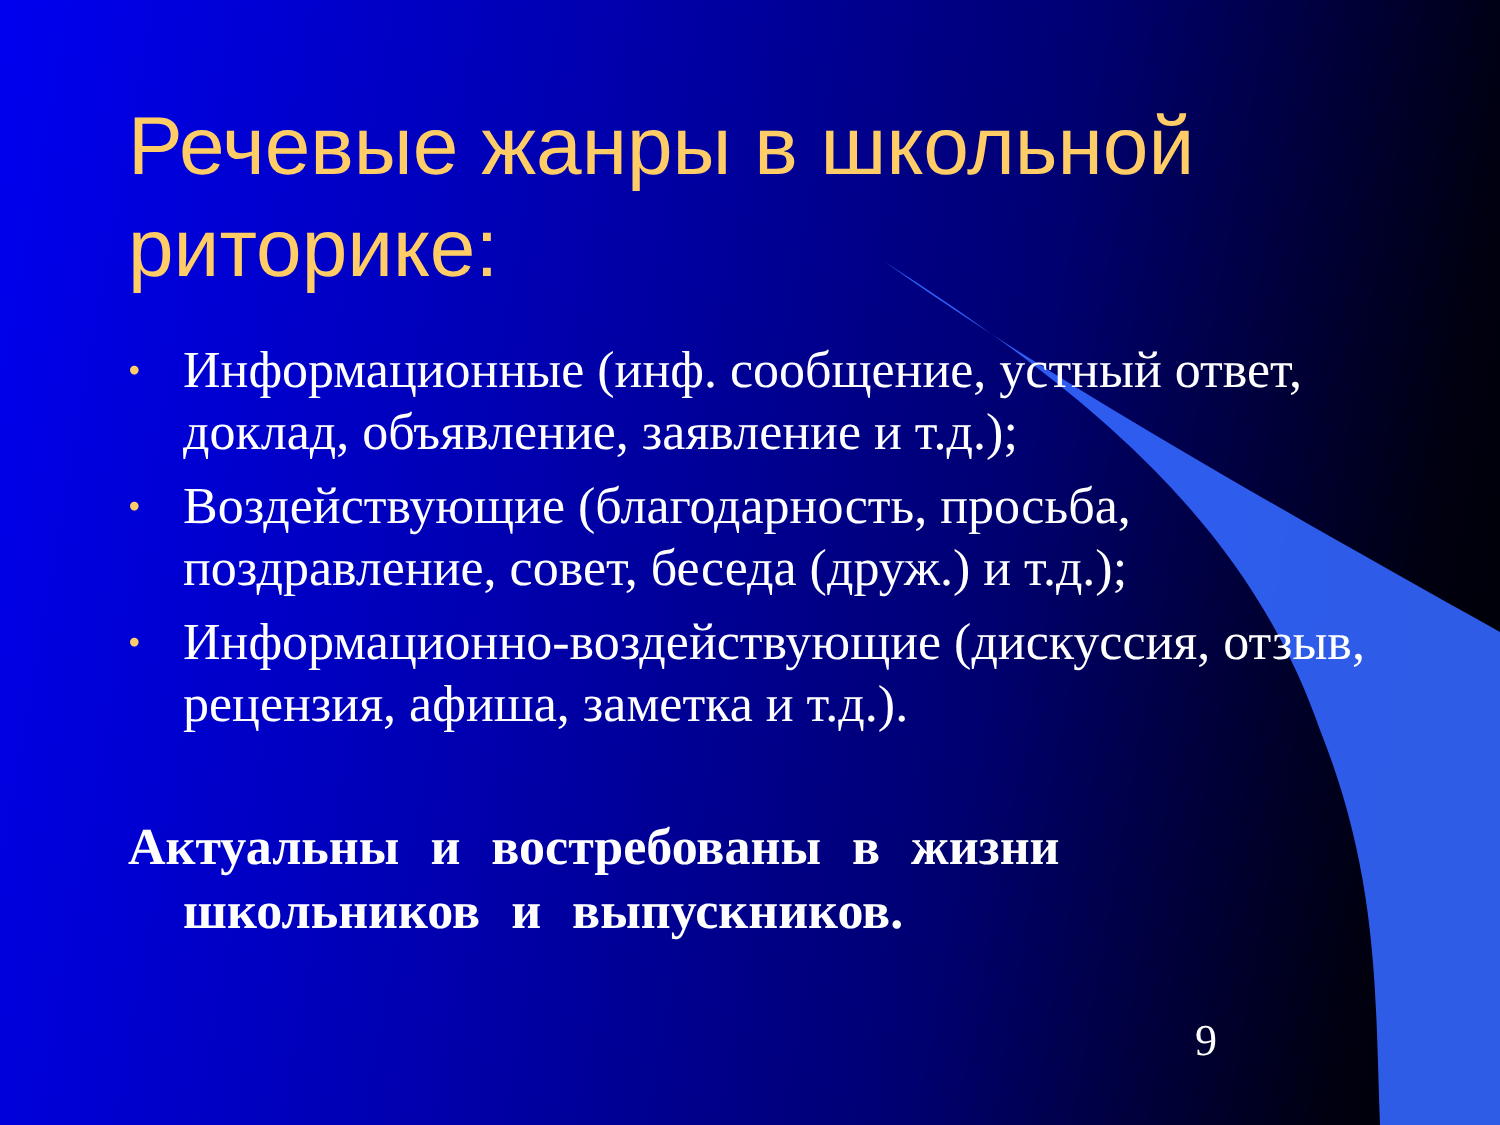Речевые жанры в школьной риторике:
• Информационные (инф. сообщение, устный ответ, доклад, объявление, заявление и т.д.);
• Воздействующие (благодарность, просьба, поздравление, совет, беседа (друж.) и т.д.);
• Информационно-воздействующие (дискуссия, отзыв, рецензия, афиша, заметка и т.д.).
Актуальны и востребованы в жизни школьников и выпускников.
9